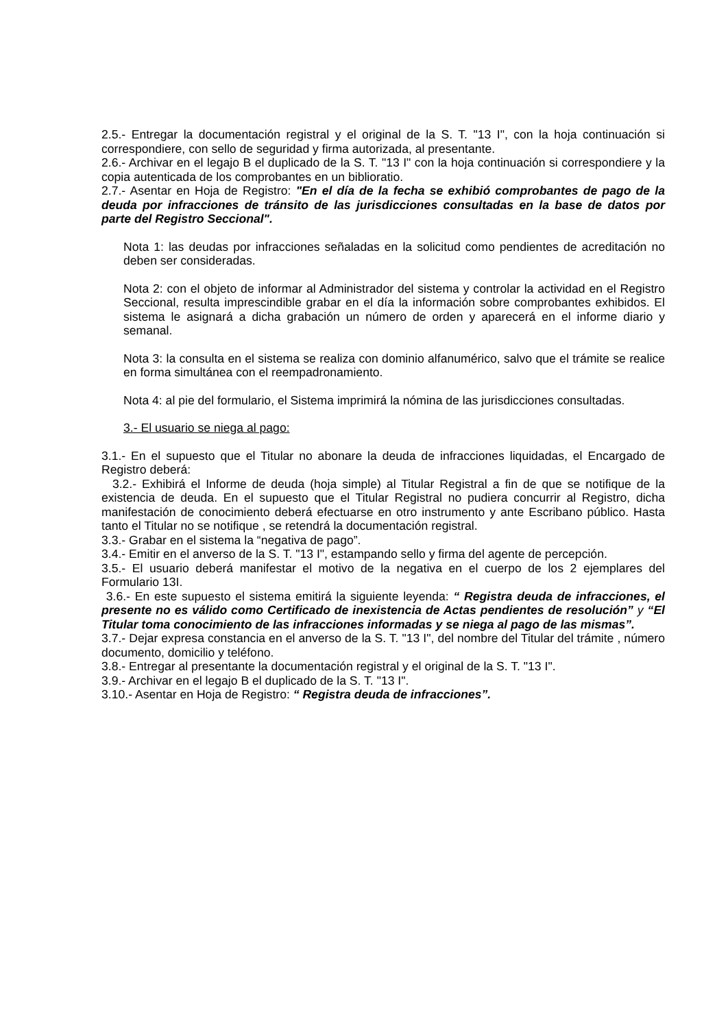2.5.- Entregar la documentación registral y el original de la S. T. "13 I", con la hoja continuación si correspondiere, con sello de seguridad y firma autorizada, al presentante.
2.6.- Archivar en el legajo B el duplicado de la S. T. "13 I" con la hoja continuación si correspondiere y la copia autenticada de los comprobantes en un biblioratio.
2.7.- Asentar en Hoja de Registro: "En el día de la fecha se exhibió comprobantes de pago de la deuda por infracciones de tránsito de las jurisdicciones consultadas en la base de datos por parte del Registro Seccional".
Nota 1: las deudas por infracciones señaladas en la solicitud como pendientes de acreditación no deben ser consideradas.
Nota 2: con el objeto de informar al Administrador del sistema y controlar la actividad en el Registro Seccional, resulta imprescindible grabar en el día la información sobre comprobantes exhibidos. El sistema le asignará a dicha grabación un número de orden y aparecerá en el informe diario y semanal.
Nota 3: la consulta en el sistema se realiza con dominio alfanumérico, salvo que el trámite se realice en forma simultánea con el reempadronamiento.
Nota 4: al pie del formulario, el Sistema imprimirá la nómina de las jurisdicciones consultadas.
3.- El usuario se niega al pago:
3.1.- En el supuesto que el Titular no abonare la deuda de infracciones liquidadas, el Encargado de Registro deberá:
3.2.- Exhibirá el Informe de deuda (hoja simple) al Titular Registral a fin de que se notifique de la existencia de deuda. En el supuesto que el Titular Registral no pudiera concurrir al Registro, dicha manifestación de conocimiento deberá efectuarse en otro instrumento y ante Escribano público. Hasta tanto el Titular no se notifique , se retendrá la documentación registral.
3.3.- Grabar en el sistema la “negativa de pago”.
3.4.- Emitir en el anverso de la S. T. "13 I", estampando sello y firma del agente de percepción.
3.5.- El usuario deberá manifestar el motivo de la negativa en el cuerpo de los 2 ejemplares del Formulario 13I.
3.6.- En este supuesto el sistema emitirá la siguiente leyenda: “ Registra deuda de infracciones, el presente no es válido como Certificado de inexistencia de Actas pendientes de resolución” y “El Titular toma conocimiento de las infracciones informadas y se niega al pago de las mismas”.
3.7.- Dejar expresa constancia en el anverso de la S. T. "13 I", del nombre del Titular del trámite , número documento, domicilio y teléfono.
3.8.- Entregar al presentante la documentación registral y el original de la S. T. "13 I".
3.9.- Archivar en el legajo B el duplicado de la S. T. "13 I".
3.10.- Asentar en Hoja de Registro: “ Registra deuda de infracciones”.